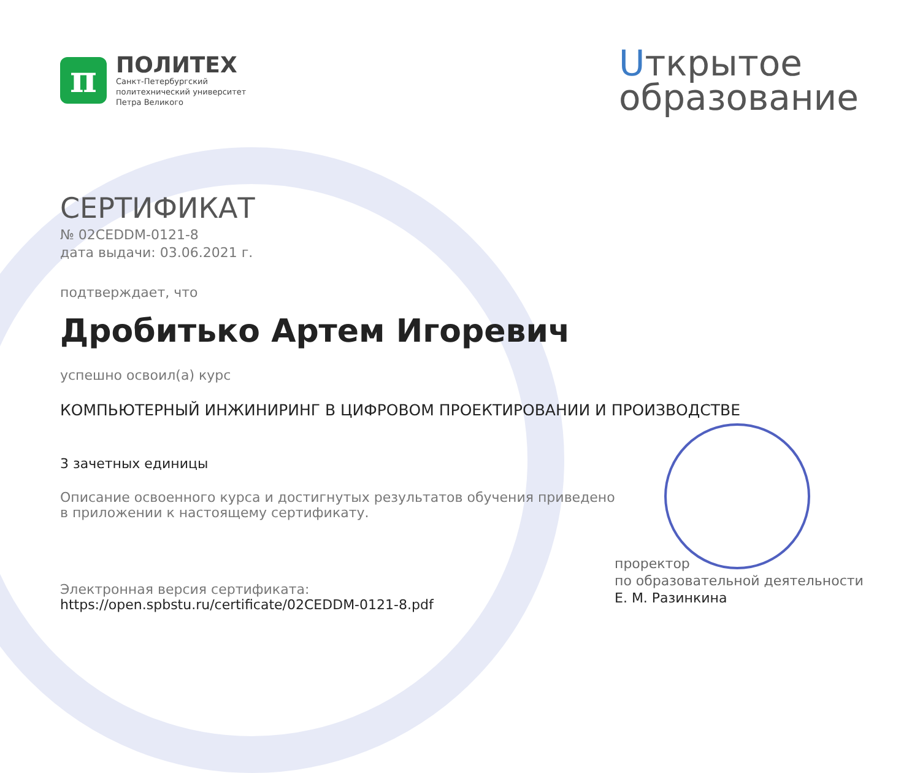π
ПОЛИТЕХ
Санкт-Петербургский
политехнический университет
Петра Великого
Uткрытое
образование
СЕРТИФИКАТ
№ 02CEDDM-0121-8
дата выдачи: 03.06.2021 г.
подтверждает, что
Дробитько Артем Игоревич
успешно освоил(а) курс
КОМПЬЮТЕРНЫЙ ИНЖИНИРИНГ В ЦИФРОВОМ ПРОЕКТИРОВАНИИ И ПРОИЗВОДСТВЕ
3 зачетных единицы
Описание освоенного курса и достигнутых результатов обучения приведено
в приложении к настоящему сертификату.
Электронная версия сертификата:
https://open.spbstu.ru/certificate/02CEDDM-0121-8.pdf
проректор
по образовательной деятельности
Е. М. Разинкина